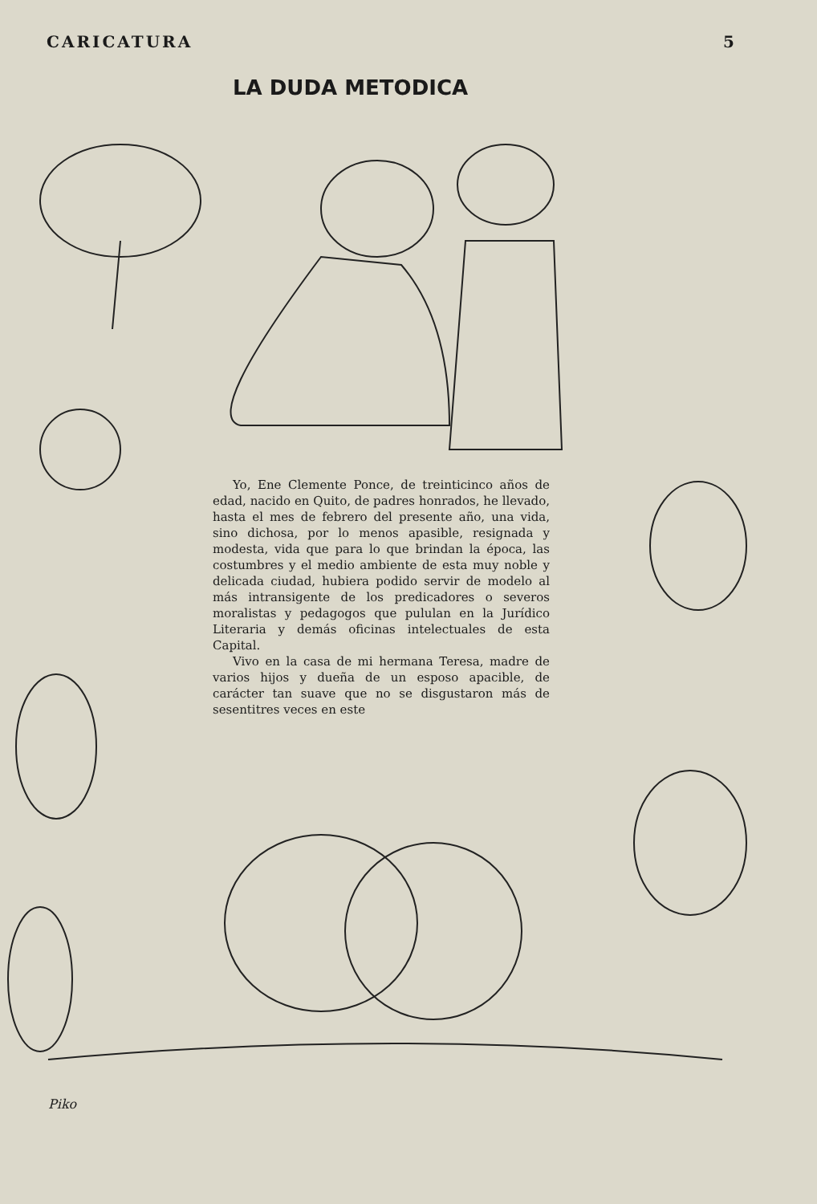CARICATURA 5
LA DUDA METODICA
Yo, Ene Clemente Ponce, de treinticinco años de edad, nacido en Quito, de padres honrados, he llevado, hasta el mes de febrero del presente año, una vida, sino dichosa, por lo menos apasible, resignada y modesta, vida que para lo que brindan la época, las costumbres y el medio ambiente de esta muy noble y delicada ciudad, hubiera podido servir de modelo al más intransigente de los predicadores o severos moralistas y pedagogos que pululan en la Jurídico Literaria y demás oficinas intelectuales de esta Capital.
Vivo en la casa de mi hermana Teresa, madre de varios hijos y dueña de un esposo apacible, de carácter tan suave que no se disgustaron más de sesentitres veces en este
Piko